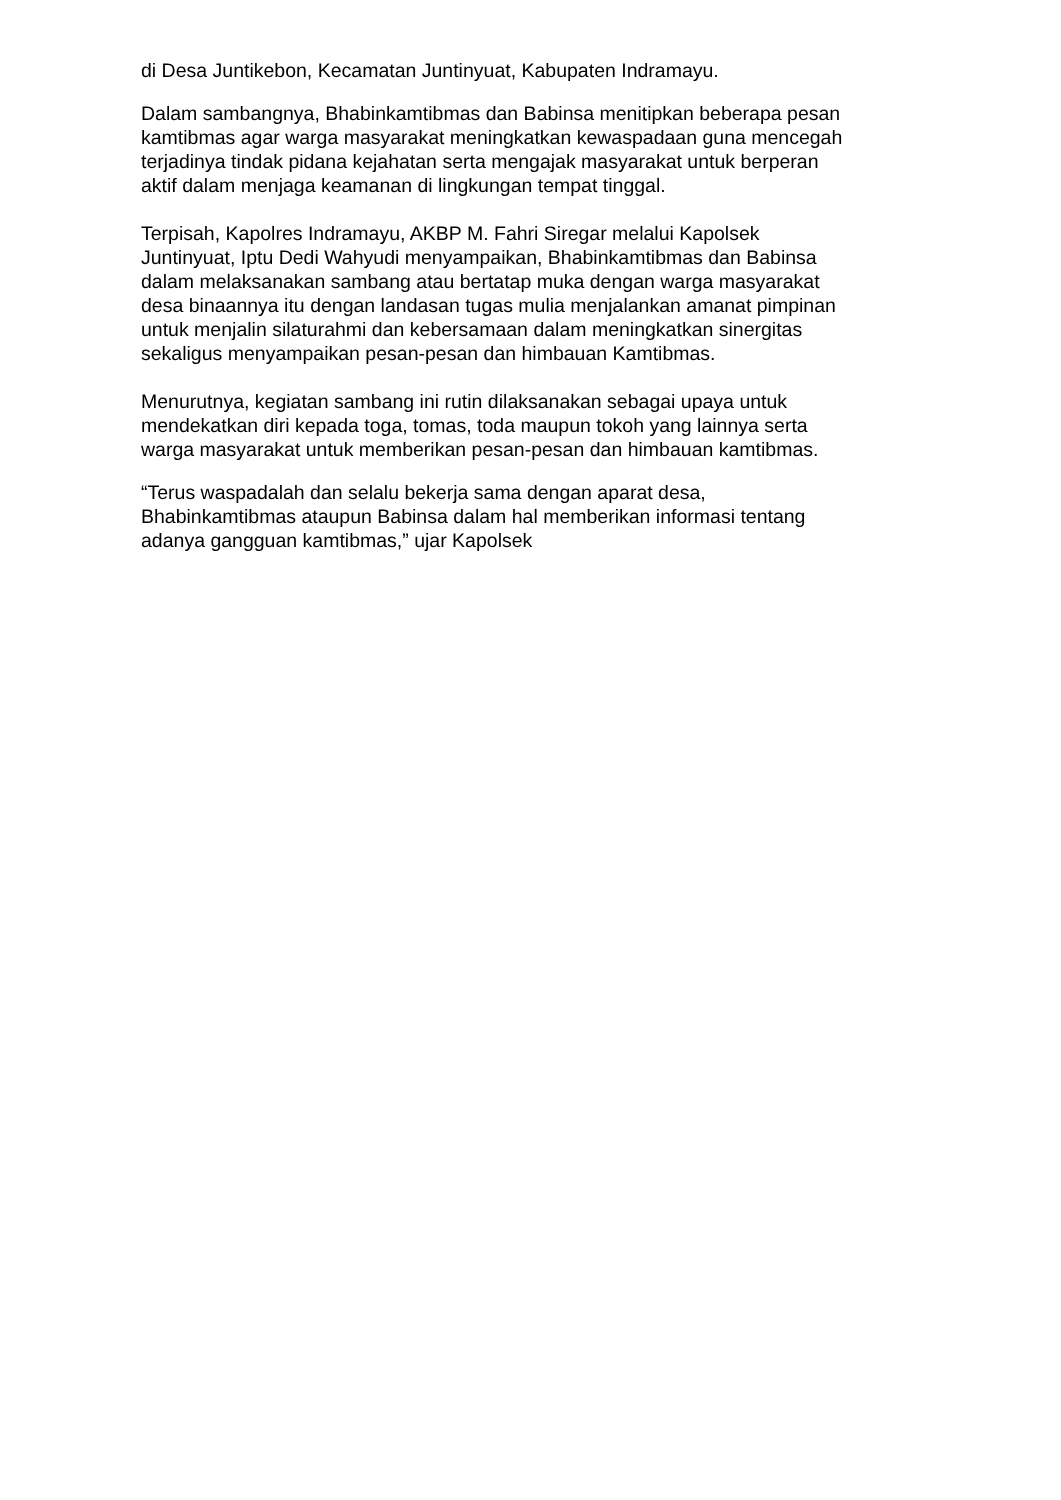di Desa Juntikebon, Kecamatan Juntinyuat, Kabupaten Indramayu.
Dalam sambangnya, Bhabinkamtibmas dan Babinsa menitipkan beberapa pesan
kamtibmas agar warga masyarakat meningkatkan kewaspadaan guna mencegah
terjadinya tindak pidana kejahatan serta mengajak masyarakat untuk berperan
aktif dalam menjaga keamanan di lingkungan tempat tinggal.
Terpisah, Kapolres Indramayu, AKBP M. Fahri Siregar melalui Kapolsek
Juntinyuat, Iptu Dedi Wahyudi menyampaikan, Bhabinkamtibmas dan Babinsa
dalam melaksanakan sambang atau bertatap muka dengan warga masyarakat
desa binaannya itu dengan landasan tugas mulia menjalankan amanat pimpinan
untuk menjalin silaturahmi dan kebersamaan dalam meningkatkan sinergitas
sekaligus menyampaikan pesan-pesan dan himbauan Kamtibmas.
Menurutnya, kegiatan sambang ini rutin dilaksanakan sebagai upaya untuk
mendekatkan diri kepada toga, tomas, toda maupun tokoh yang lainnya serta
warga masyarakat untuk memberikan pesan-pesan dan himbauan kamtibmas.
“Terus waspadalah dan selalu bekerja sama dengan aparat desa,
Bhabinkamtibmas ataupun Babinsa dalam hal memberikan informasi tentang
adanya gangguan kamtibmas,” ujar Kapolsek